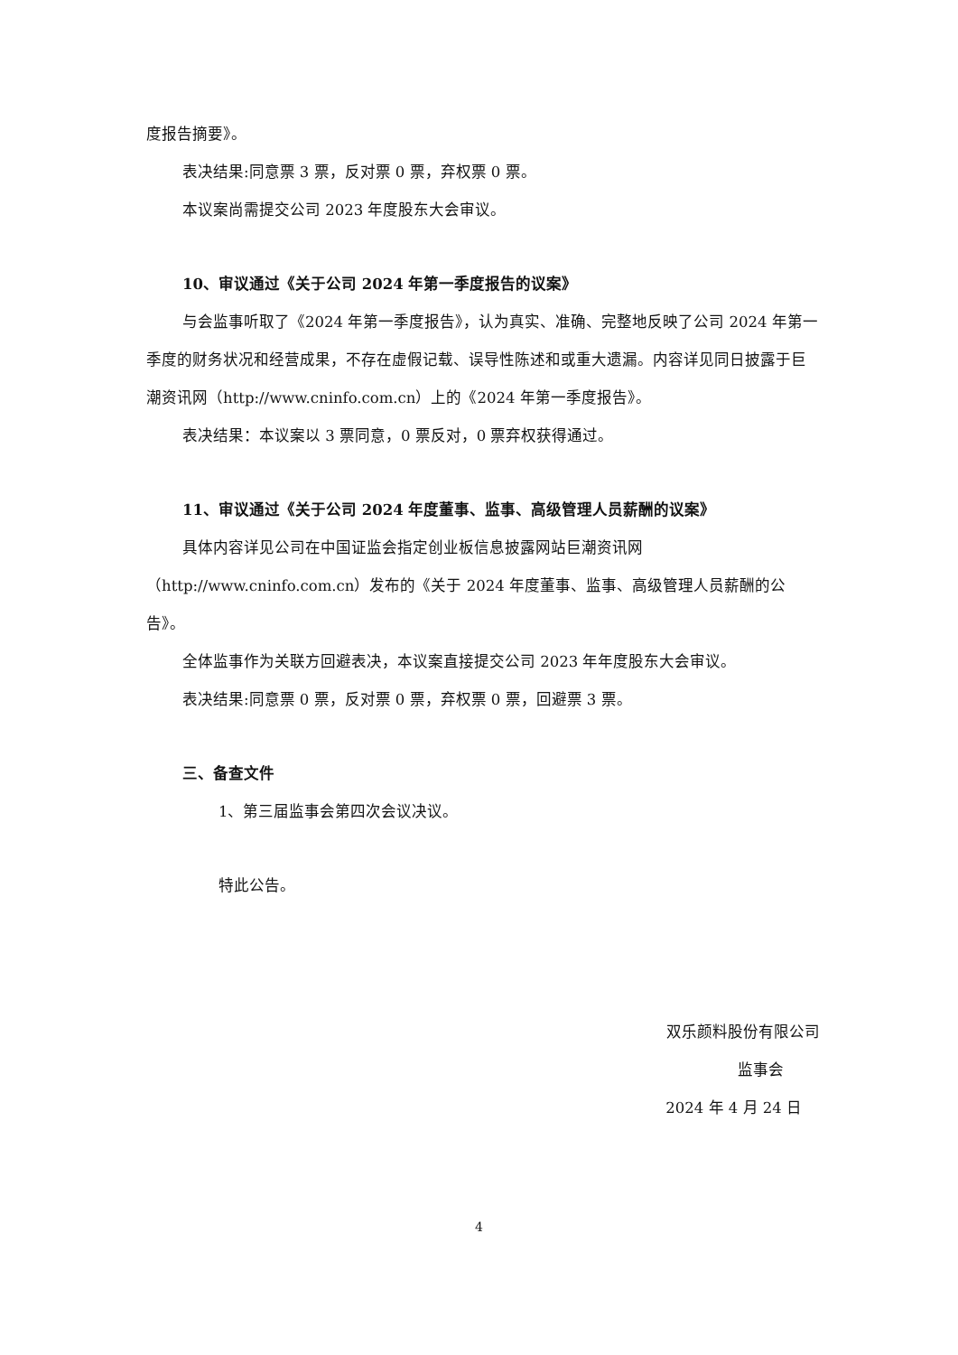度报告摘要》。
表决结果:同意票 3 票，反对票 0 票，弃权票 0 票。
本议案尚需提交公司 2023 年度股东大会审议。
10、审议通过《关于公司 2024 年第一季度报告的议案》
与会监事听取了《2024 年第一季度报告》，认为真实、准确、完整地反映了公司 2024 年第一季度的财务状况和经营成果，不存在虚假记载、误导性陈述和或重大遗漏。内容详见同日披露于巨潮资讯网（http://www.cninfo.com.cn）上的《2024 年第一季度报告》。
表决结果：本议案以 3 票同意，0 票反对，0 票弃权获得通过。
11、审议通过《关于公司 2024 年度董事、监事、高级管理人员薪酬的议案》
具体内容详见公司在中国证监会指定创业板信息披露网站巨潮资讯网（http://www.cninfo.com.cn）发布的《关于 2024 年度董事、监事、高级管理人员薪酬的公告》。
全体监事作为关联方回避表决，本议案直接提交公司 2023 年年度股东大会审议。
表决结果:同意票 0 票，反对票 0 票，弃权票 0 票，回避票 3 票。
三、备查文件
1、第三届监事会第四次会议决议。
特此公告。
双乐颜料股份有限公司
监事会
2024 年 4 月 24 日
4